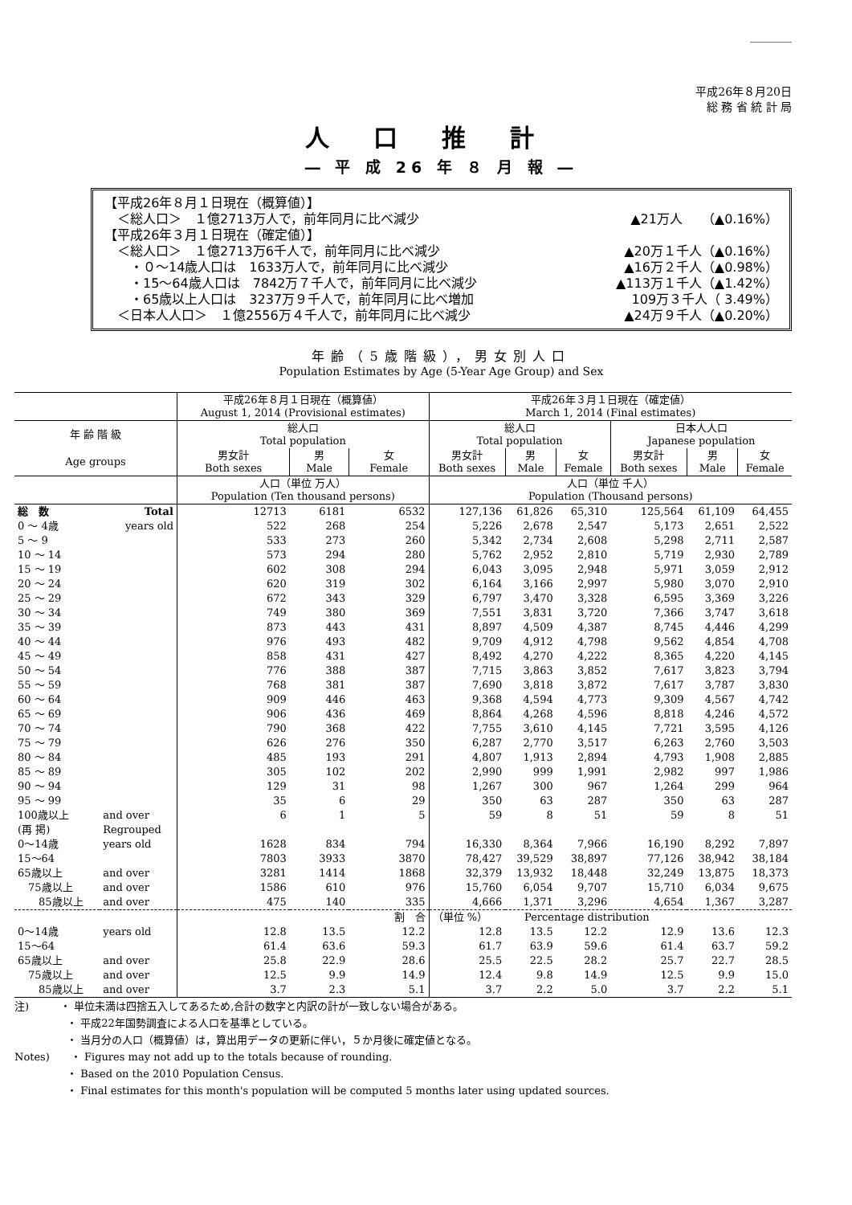＿＿＿＿
平成26年８月20日
総 務 省 統 計 局
人口推計
― 平 成 26 年 ８ 月 報 ―
【平成26年８月１日現在（概算値）】
　＜総人口＞　１億2713万人で，前年同月に比べ減少 ▲21万人　　（▲0.16%）
【平成26年３月１日現在（確定値）】
　＜総人口＞　１億2713万6千人で，前年同月に比べ減少 ▲20万１千人（▲0.16%）
　　・０～14歳人口は　1633万人で，前年同月に比べ減少 ▲16万２千人（▲0.98%）
　　・15～64歳人口は　7842万７千人で，前年同月に比べ減少 ▲113万１千人（▲1.42%）
　　・65歳以上人口は　3237万９千人で，前年同月に比べ増加 109万３千人（ 3.49%）
　＜日本人人口＞　１億2556万４千人で，前年同月に比べ減少 ▲24万９千人（▲0.20%）
年齢（5歳階級），男女別人口
Population Estimates by Age (5-Year Age Group) and Sex
| | | 平成26年８月１日現在（概算値） August 1, 2014 (Provisional estimates) | | | 平成26年３月１日現在（確定値） March 1, 2014 (Final estimates) | | | | | |
| --- | --- | --- | --- | --- | --- | --- | --- | --- | --- | --- |
| 年 齢 階 級 | | 総人口 Total population | | | 総人口 Total population | | | 日本人人口 Japanese population | | |
| Age groups | | 男女計 Both sexes | 男 Male | 女 Female | 男女計 Both sexes | 男 Male | 女 Female | 男女計 Both sexes | 男 Male | 女 Female |
| | | 人口（単位 万人） Population (Ten thousand persons) | | | 人口（単位 千人） Population (Thousand persons) | | | | | |
| 総 数 | Total | 12713 | 6181 | 6532 | 127,136 | 61,826 | 65,310 | 125,564 | 61,109 | 64,455 |
| 0 ～ 4歳 | years old | 522 | 268 | 254 | 5,226 | 2,678 | 2,547 | 5,173 | 2,651 | 2,522 |
| 5 ～ 9 | | 533 | 273 | 260 | 5,342 | 2,734 | 2,608 | 5,298 | 2,711 | 2,587 |
| 10 ～ 14 | | 573 | 294 | 280 | 5,762 | 2,952 | 2,810 | 5,719 | 2,930 | 2,789 |
| 15 ～ 19 | | 602 | 308 | 294 | 6,043 | 3,095 | 2,948 | 5,971 | 3,059 | 2,912 |
| 20 ～ 24 | | 620 | 319 | 302 | 6,164 | 3,166 | 2,997 | 5,980 | 3,070 | 2,910 |
| 25 ～ 29 | | 672 | 343 | 329 | 6,797 | 3,470 | 3,328 | 6,595 | 3,369 | 3,226 |
| 30 ～ 34 | | 749 | 380 | 369 | 7,551 | 3,831 | 3,720 | 7,366 | 3,747 | 3,618 |
| 35 ～ 39 | | 873 | 443 | 431 | 8,897 | 4,509 | 4,387 | 8,745 | 4,446 | 4,299 |
| 40 ～ 44 | | 976 | 493 | 482 | 9,709 | 4,912 | 4,798 | 9,562 | 4,854 | 4,708 |
| 45 ～ 49 | | 858 | 431 | 427 | 8,492 | 4,270 | 4,222 | 8,365 | 4,220 | 4,145 |
| 50 ～ 54 | | 776 | 388 | 387 | 7,715 | 3,863 | 3,852 | 7,617 | 3,823 | 3,794 |
| 55 ～ 59 | | 768 | 381 | 387 | 7,690 | 3,818 | 3,872 | 7,617 | 3,787 | 3,830 |
| 60 ～ 64 | | 909 | 446 | 463 | 9,368 | 4,594 | 4,773 | 9,309 | 4,567 | 4,742 |
| 65 ～ 69 | | 906 | 436 | 469 | 8,864 | 4,268 | 4,596 | 8,818 | 4,246 | 4,572 |
| 70 ～ 74 | | 790 | 368 | 422 | 7,755 | 3,610 | 4,145 | 7,721 | 3,595 | 4,126 |
| 75 ～ 79 | | 626 | 276 | 350 | 6,287 | 2,770 | 3,517 | 6,263 | 2,760 | 3,503 |
| 80 ～ 84 | | 485 | 193 | 291 | 4,807 | 1,913 | 2,894 | 4,793 | 1,908 | 2,885 |
| 85 ～ 89 | | 305 | 102 | 202 | 2,990 | 999 | 1,991 | 2,982 | 997 | 1,986 |
| 90 ～ 94 | | 129 | 31 | 98 | 1,267 | 300 | 967 | 1,264 | 299 | 964 |
| 95 ～ 99 | | 35 | 6 | 29 | 350 | 63 | 287 | 350 | 63 | 287 |
| 100歳以上 | and over | 6 | 1 | 5 | 59 | 8 | 51 | 59 | 8 | 51 |
| (再 掲) | Regrouped | | | | | | | | | |
| 0～14歳 | years old | 1628 | 834 | 794 | 16,330 | 8,364 | 7,966 | 16,190 | 8,292 | 7,897 |
| 15～64 | | 7803 | 3933 | 3870 | 78,427 | 39,529 | 38,897 | 77,126 | 38,942 | 38,184 |
| 65歳以上 | and over | 3281 | 1414 | 1868 | 32,379 | 13,932 | 18,448 | 32,249 | 13,875 | 18,373 |
| 75歳以上 | and over | 1586 | 610 | 976 | 15,760 | 6,054 | 9,707 | 15,710 | 6,034 | 9,675 |
| 85歳以上 | and over | 475 | 140 | 335 | 4,666 | 1,371 | 3,296 | 4,654 | 1,367 | 3,287 |
| | | 割 合 | | | （単位 %） Percentage distribution | | | | | |
| 0～14歳 | years old | 12.8 | 13.5 | 12.2 | 12.8 | 13.5 | 12.2 | 12.9 | 13.6 | 12.3 |
| 15～64 | | 61.4 | 63.6 | 59.3 | 61.7 | 63.9 | 59.6 | 61.4 | 63.7 | 59.2 |
| 65歳以上 | and over | 25.8 | 22.9 | 28.6 | 25.5 | 22.5 | 28.2 | 25.7 | 22.7 | 28.5 |
| 75歳以上 | and over | 12.5 | 9.9 | 14.9 | 12.4 | 9.8 | 14.9 | 12.5 | 9.9 | 15.0 |
| 85歳以上 | and over | 3.7 | 2.3 | 5.1 | 3.7 | 2.2 | 5.0 | 3.7 | 2.2 | 5.1 |
注)　　　・ 単位未満は四捨五入してあるため,合計の数字と内訳の計が一致しない場合がある。
　　　　　・ 平成22年国勢調査による人口を基準としている。
　　　　　・ 当月分の人口（概算値）は，算出用データの更新に伴い，５か月後に確定値となる。
Notes)　　・ Figures may not add up to the totals because of rounding.
　　　　　・ Based on the 2010 Population Census.
　　　　　・ Final estimates for this month's population will be computed 5 months later using updated sources.